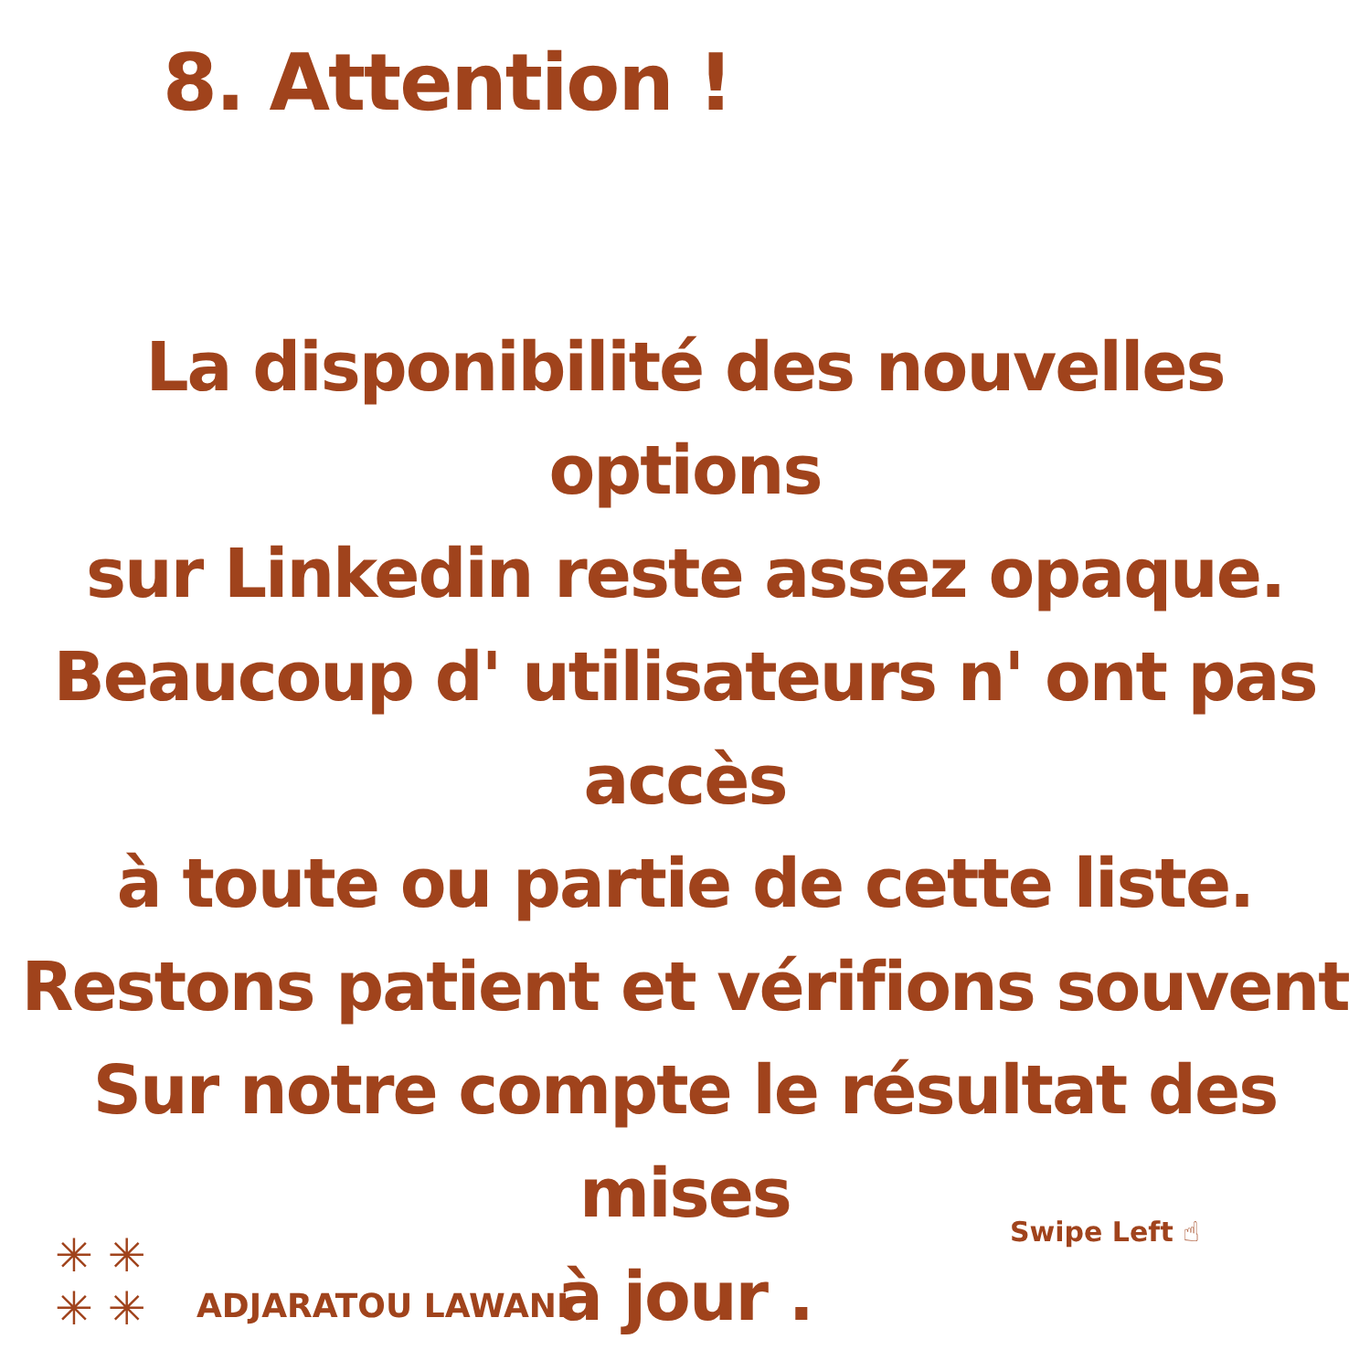8. Attention !
La disponibilité des nouvelles options
sur Linkedin reste assez opaque.
Beaucoup d' utilisateurs n' ont pas accès
à toute ou partie de cette liste.
Restons patient et vérifions souvent
Sur notre compte le résultat des mises
à jour .
Swipe Left ☝
✳ ✳
✳ ✳
ADJARATOU LAWANI